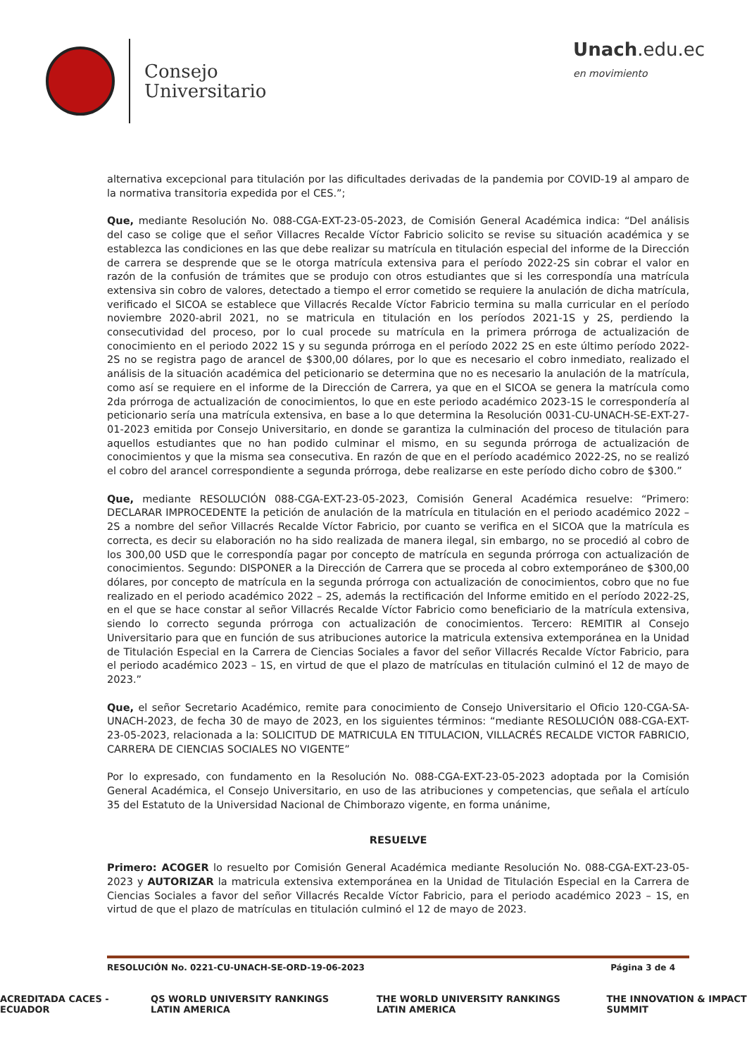Consejo
Universitario
Unach.edu.ec
en movimiento
alternativa excepcional para titulación por las dificultades derivadas de la pandemia por COVID-19 al amparo de la normativa transitoria expedida por el CES.”;
Que, mediante Resolución No. 088-CGA-EXT-23-05-2023, de Comisión General Académica indica: “Del análisis del caso se colige que el señor Villacres Recalde Víctor Fabricio solicito se revise su situación académica y se establezca las condiciones en las que debe realizar su matrícula en titulación especial del informe de la Dirección de carrera se desprende que se le otorga matrícula extensiva para el período 2022-2S sin cobrar el valor en razón de la confusión de trámites que se produjo con otros estudiantes que si les correspondía una matrícula extensiva sin cobro de valores, detectado a tiempo el error cometido se requiere la anulación de dicha matrícula, verificado el SICOA se establece que Villacrés Recalde Víctor Fabricio termina su malla curricular en el período noviembre 2020-abril 2021, no se matricula en titulación en los períodos 2021-1S y 2S, perdiendo la consecutividad del proceso, por lo cual procede su matrícula en la primera prórroga de actualización de conocimiento en el periodo 2022 1S y su segunda prórroga en el período 2022 2S en este último período 2022-2S no se registra pago de arancel de $300,00 dólares, por lo que es necesario el cobro inmediato, realizado el análisis de la situación académica del peticionario se determina que no es necesario la anulación de la matrícula, como así se requiere en el informe de la Dirección de Carrera, ya que en el SICOA se genera la matrícula como 2da prórroga de actualización de conocimientos, lo que en este periodo académico 2023-1S le correspondería al peticionario sería una matrícula extensiva, en base a lo que determina la Resolución 0031-CU-UNACH-SE-EXT-27-01-2023 emitida por Consejo Universitario, en donde se garantiza la culminación del proceso de titulación para aquellos estudiantes que no han podido culminar el mismo, en su segunda prórroga de actualización de conocimientos y que la misma sea consecutiva. En razón de que en el período académico 2022-2S, no se realizó el cobro del arancel correspondiente a segunda prórroga, debe realizarse en este período dicho cobro de $300.”
Que, mediante RESOLUCIÓN 088-CGA-EXT-23-05-2023, Comisión General Académica resuelve: “Primero: DECLARAR IMPROCEDENTE la petición de anulación de la matrícula en titulación en el periodo académico 2022 – 2S a nombre del señor Villacrés Recalde Víctor Fabricio, por cuanto se verifica en el SICOA que la matrícula es correcta, es decir su elaboración no ha sido realizada de manera ilegal, sin embargo, no se procedió al cobro de los 300,00 USD que le correspondía pagar por concepto de matrícula en segunda prórroga con actualización de conocimientos. Segundo: DISPONER a la Dirección de Carrera que se proceda al cobro extemporáneo de $300,00 dólares, por concepto de matrícula en la segunda prórroga con actualización de conocimientos, cobro que no fue realizado en el periodo académico 2022 – 2S, además la rectificación del Informe emitido en el período 2022-2S, en el que se hace constar al señor Villacrés Recalde Víctor Fabricio como beneficiario de la matrícula extensiva, siendo lo correcto segunda prórroga con actualización de conocimientos. Tercero: REMITIR al Consejo Universitario para que en función de sus atribuciones autorice la matricula extensiva extemporánea en la Unidad de Titulación Especial en la Carrera de Ciencias Sociales a favor del señor Villacrés Recalde Víctor Fabricio, para el periodo académico 2023 – 1S, en virtud de que el plazo de matrículas en titulación culminó el 12 de mayo de 2023.”
Que, el señor Secretario Académico, remite para conocimiento de Consejo Universitario el Oficio 120-CGA-SA-UNACH-2023, de fecha 30 de mayo de 2023, en los siguientes términos: “mediante RESOLUCIÓN 088-CGA-EXT-23-05-2023, relacionada a la: SOLICITUD DE MATRICULA EN TITULACION, VILLACRÉS RECALDE VICTOR FABRICIO, CARRERA DE CIENCIAS SOCIALES NO VIGENTE”
Por lo expresado, con fundamento en la Resolución No. 088-CGA-EXT-23-05-2023 adoptada por la Comisión General Académica, el Consejo Universitario, en uso de las atribuciones y competencias, que señala el artículo 35 del Estatuto de la Universidad Nacional de Chimborazo vigente, en forma unánime,
RESUELVE
Primero: ACOGER lo resuelto por Comisión General Académica mediante Resolución No. 088-CGA-EXT-23-05-2023 y AUTORIZAR la matricula extensiva extemporánea en la Unidad de Titulación Especial en la Carrera de Ciencias Sociales a favor del señor Villacrés Recalde Víctor Fabricio, para el periodo académico 2023 – 1S, en virtud de que el plazo de matrículas en titulación culminó el 12 de mayo de 2023.
RESOLUCIÓN No. 0221-CU-UNACH-SE-ORD-19-06-2023 Página 3 de 4
ACREDITADA CACES - ECUADOR QS WORLD UNIVERSITY RANKINGS LATIN AMERICA THE WORLD UNIVERSITY RANKINGS LATIN AMERICA THE INNOVATION & IMPACT SUMMIT